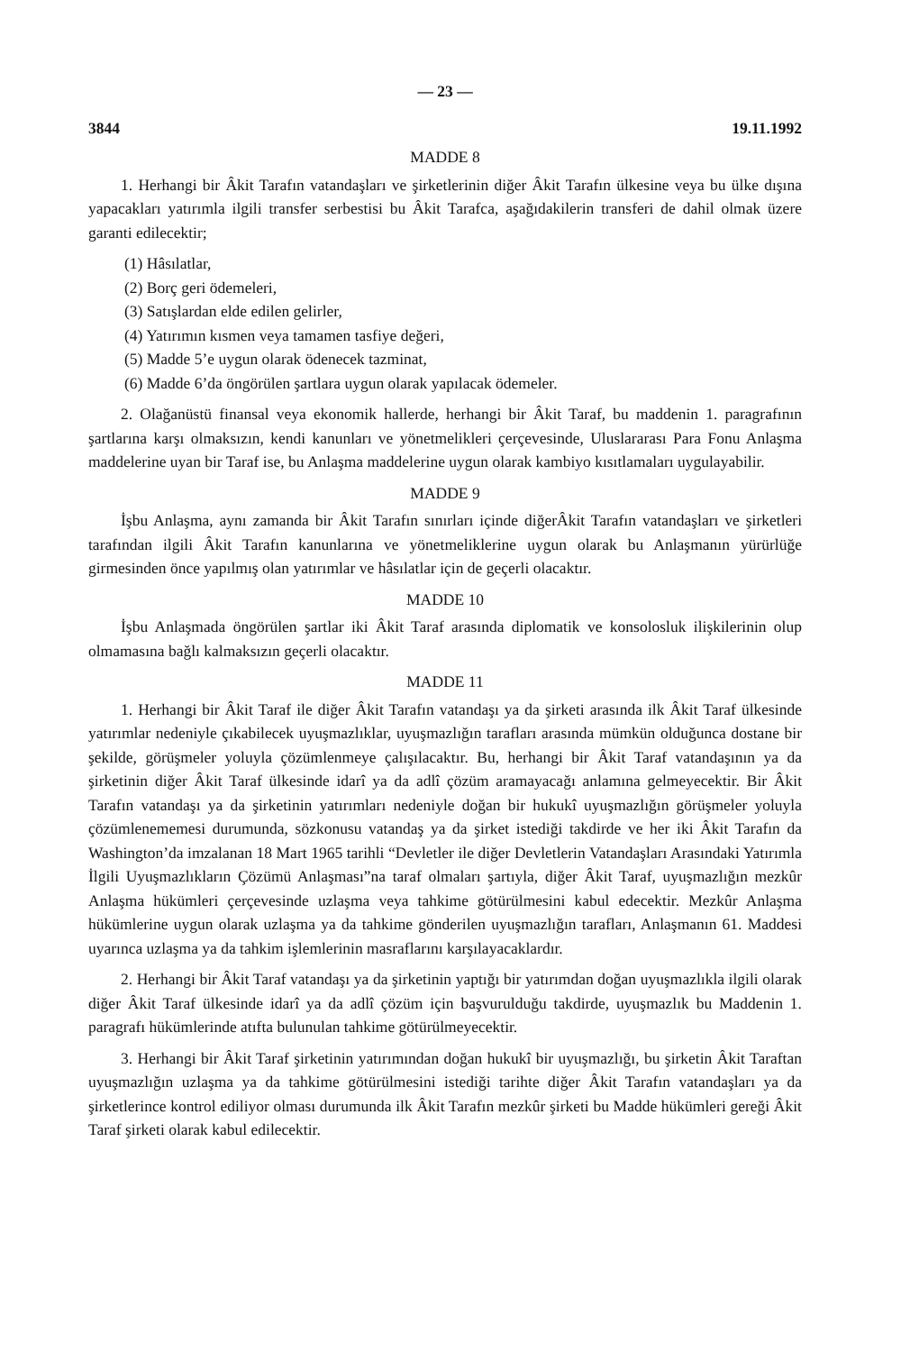— 23 —
3844 19.11.1992
MADDE 8
1. Herhangi bir Âkit Tarafın vatandaşları ve şirketlerinin diğer Âkit Tarafın ülkesine veya bu ülke dışına yapacakları yatırımla ilgili transfer serbestisi bu Âkit Tarafca, aşağıdakilerin transferi de dahil olmak üzere garanti edilecektir;
(1) Hâsılatlar,
(2) Borç geri ödemeleri,
(3) Satışlardan elde edilen gelirler,
(4) Yatırımın kısmen veya tamamen tasfiye değeri,
(5) Madde 5’e uygun olarak ödenecek tazminat,
(6) Madde 6’da öngörülen şartlara uygun olarak yapılacak ödemeler.
2. Olağanüstü finansal veya ekonomik hallerde, herhangi bir Âkit Taraf, bu maddenin 1. paragrafının şartlarına karşı olmaksızın, kendi kanunları ve yönetmelikleri çerçevesinde, Uluslararası Para Fonu Anlaşma maddelerine uyan bir Taraf ise, bu Anlaşma maddelerine uygun olarak kambiyo kısıtlamaları uygulayabilir.
MADDE 9
İşbu Anlaşma, aynı zamanda bir Âkit Tarafın sınırları içinde diğerÂkit Tarafın vatandaşları ve şirketleri tarafından ilgili Âkit Tarafın kanunlarına ve yönetmeliklerine uygun olarak bu Anlaşmanın yürürlüğe girmesinden önce yapılmış olan yatırımlar ve hâsılatlar için de geçerli olacaktır.
MADDE 10
İşbu Anlaşmada öngörülen şartlar iki Âkit Taraf arasında diplomatik ve konsolosluk ilişkilerinin olup olmamasına bağlı kalmaksızın geçerli olacaktır.
MADDE 11
1. Herhangi bir Âkit Taraf ile diğer Âkit Tarafın vatandaşı ya da şirketi arasında ilk Âkit Taraf ülkesinde yatırımlar nedeniyle çıkabilecek uyuşmazlıklar, uyuşmazlığın tarafları arasında mümkün olduğunca dostane bir şekilde, görüşmeler yoluyla çözümlenmeye çalışılacaktır. Bu, herhangi bir Âkit Taraf vatandaşının ya da şirketinin diğer Âkit Taraf ülkesinde idarî ya da adlî çözüm aramayacağı anlamına gelmeyecektir. Bir Âkit Tarafın vatandaşı ya da şirketinin yatırımları nedeniyle doğan bir hukukî uyuşmazlığın görüşmeler yoluyla çözümlenememesi durumunda, sözkonusu vatandaş ya da şirket istediği takdirde ve her iki Âkit Tarafın da Washington’da imzalanan 18 Mart 1965 tarihli “Devletler ile diğer Devletlerin Vatandaşları Arasındaki Yatırımla İlgili Uyuşmazlıkların Çözümü Anlaşması”na taraf olmaları şartıyla, diğer Âkit Taraf, uyuşmazlığın mezkûr Anlaşma hükümleri çerçevesinde uzlaşma veya tahkime götürülmesini kabul edecektir. Mezkûr Anlaşma hükümlerine uygun olarak uzlaşma ya da tahkime gönderilen uyuşmazlığın tarafları, Anlaşmanın 61. Maddesi uyarınca uzlaşma ya da tahkim işlemlerinin masraflarını karşılayacaklardır.
2. Herhangi bir Âkit Taraf vatandaşı ya da şirketinin yaptığı bir yatırımdan doğan uyuşmazlıkla ilgili olarak diğer Âkit Taraf ülkesinde idarî ya da adlî çözüm için başvurulduğu takdirde, uyuşmazlık bu Maddenin 1. paragrafı hükümlerinde atıfta bulunulan tahkime götürülmeyecektir.
3. Herhangi bir Âkit Taraf şirketinin yatırımından doğan hukukî bir uyuşmazlığı, bu şirketin Âkit Taraftan uyuşmazlığın uzlaşma ya da tahkime götürülmesini istediği tarihte diğer Âkit Tarafın vatandaşları ya da şirketlerince kontrol ediliyor olması durumunda ilk Âkit Tarafın mezkûr şirketi bu Madde hükümleri gereği Âkit Taraf şirketi olarak kabul edilecektir.